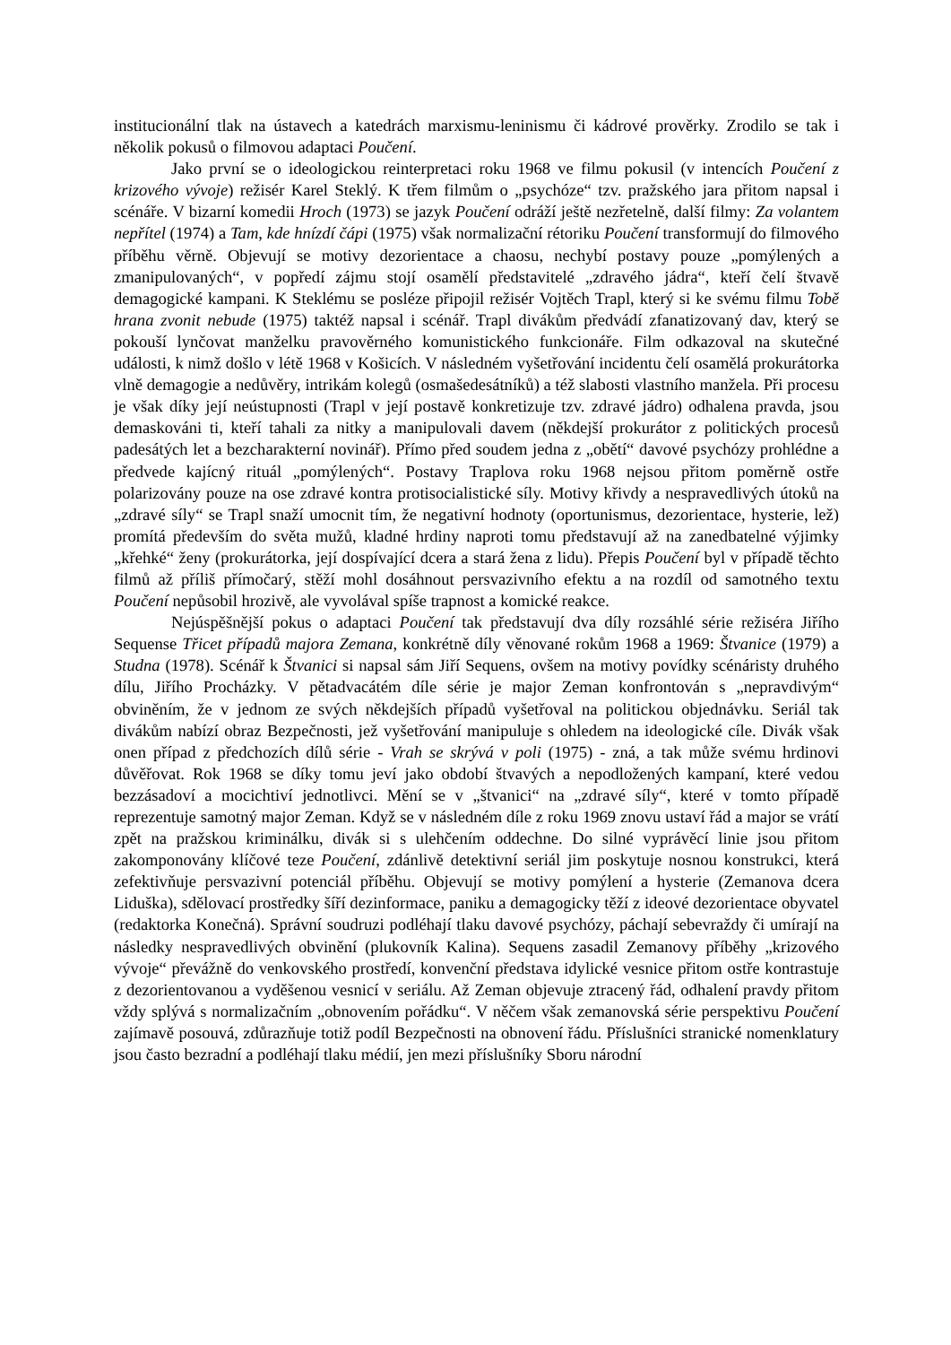institucionální tlak na ústavech a katedrách marxismu-leninismu či kádrové prověrky. Zrodilo se tak i několik pokusů o filmovou adaptaci Poučení.
Jako první se o ideologickou reinterpretaci roku 1968 ve filmu pokusil (v intencích Poučení z krizového vývoje) režisér Karel Steklý. K třem filmům o „psychóze“ tzv. pražského jara přitom napsal i scénáře. V bizarní komedii Hroch (1973) se jazyk Poučení odráží ještě nezřetelně, další filmy: Za volantem nepřítel (1974) a Tam, kde hnízdí čápi (1975) však normalizační rétoriku Poučení transformují do filmového příběhu věrně. Objevují se motivy dezorientace a chaosu, nechybí postavy pouze „pomýlených a zmanipulovaných“, v popředí zájmu stojí osamělí představitelé „zdravého jádra“, kteří čelí štvavě demagogické kampani. K Steklému se posléze připojil režisér Vojtěch Trapl, který si ke svému filmu Tobě hrana zvonit nebude (1975) taktéž napsal i scénář. Trapl divákům předvádí zfanatizovaný dav, který se pokouší lynčovat manželku pravověrného komunistického funkcionáře. Film odkazoval na skutečné události, k nimž došlo v létě 1968 v Košicích. V následném vyšetřování incidentu čelí osamělá prokurátorka vlně demagogie a nedůvěry, intrikám kolegů (osmašedesátníků) a též slabosti vlastního manžela. Při procesu je však díky její neústupnosti (Trapl v její postavě konkretizuje tzv. zdravé jádro) odhalena pravda, jsou demaskováni ti, kteří tahali za nitky a manipulovali davem (někdejší prokurátor z politických procesů padesátých let a bezcharakterní novinář). Přímo před soudem jedna z „obětí“ davové psychózy prohlédne a předvede kajícný rituál „pomýlených“. Postavy Traplova roku 1968 nejsou přitom poměrně ostře polarizovány pouze na ose zdravé kontra protisocialistické síly. Motivy křivdy a nespravedlivých útoků na „zdravé síly“ se Trapl snaží umocnit tím, že negativní hodnoty (oportunismus, dezorientace, hysterie, lež) promítá především do světa mužů, kladné hrdiny naproti tomu představují až na zanedbatelné výjimky „křehké“ ženy (prokurátorka, její dospívající dcera a stará žena z lidu). Přepis Poučení byl v případě těchto filmů až příliš přímočarý, stěží mohl dosáhnout persvazivního efektu a na rozdíl od samotného textu Poučení nepůsobil hrozivě, ale vyvolával spíše trapnost a komické reakce.
Nejúspěšnější pokus o adaptaci Poučení tak představují dva díly rozsáhlé série režiséra Jiřího Sequense Třicet případů majora Zemana, konkrétně díly věnované rokům 1968 a 1969: Štvanice (1979) a Studna (1978). Scénář k Štvanici si napsal sám Jiří Sequens, ovšem na motivy povídky scénáristy druhého dílu, Jiřího Procházky. V pětadvacátém díle série je major Zeman konfrontován s „nepravdivým“ obviněním, že v jednom ze svých někdejších případů vyšetřoval na politickou objednávku. Seriál tak divákům nabízí obraz Bezpečnosti, jež vyšetřování manipuluje s ohledem na ideologické cíle. Divák však onen případ z předchozích dílů série - Vrah se skrývá v poli (1975) - zná, a tak může svému hrdinovi důvěřovat. Rok 1968 se díky tomu jeví jako období štvavých a nepodložených kampaní, které vedou bezzásadoví a mocichtiví jednotlivci. Mění se v „štvanici“ na „zdravé síly“, které v tomto případě reprezentuje samotný major Zeman. Když se v následném díle z roku 1969 znovu ustaví řád a major se vrátí zpět na pražskou kriminálku, divák si s ulehčením oddechne. Do silné vyprávěcí linie jsou přitom zakomponovány klíčové teze Poučení, zdánlivě detektivní seriál jim poskytuje nosnou konstrukci, která zefektivňuje persvazivní potenciál příběhu. Objevují se motivy pomýlení a hysterie (Zemanova dcera Liduška), sdělovací prostředky šíří dezinformace, paniku a demagogicky těží z ideové dezorientace obyvatel (redaktorka Konečná). Správní soudruzi podléhají tlaku davové psychózy, páchají sebevraždy či umírají na následky nespravedlivých obvinění (plukovník Kalina). Sequens zasadil Zemanovy příběhy „krizového vývoje“ převážně do venkovského prostředí, konvenční představa idylické vesnice přitom ostře kontrastuje z dezorientovanou a vyděšenou vesnicí v seriálu. Až Zeman objevuje ztracený řád, odhalení pravdy přitom vždy splývá s normalizačním „obnovením pořádku“. V něčem však zemanovská série perspektivu Poučení zajímavě posouvá, zdůrazňuje totiž podíl Bezpečnosti na obnovení řádu. Příslušníci stranické nomenklatury jsou často bezradní a podléhají tlaku médií, jen mezi příslušníky Sboru národní